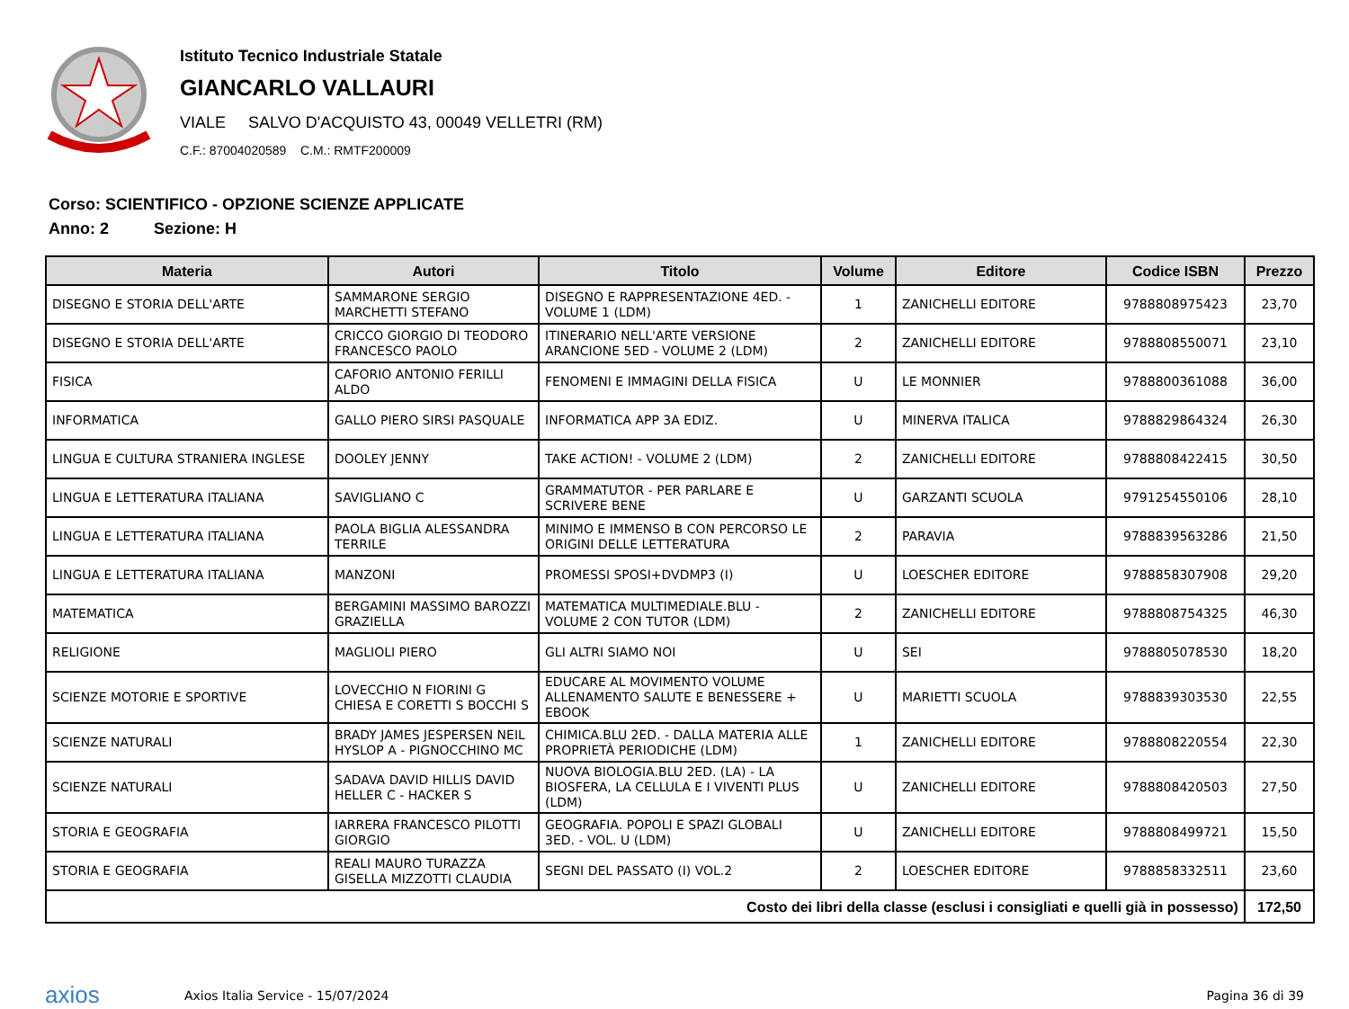Istituto Tecnico Industriale Statale
GIANCARLO VALLAURI
VIALE SALVO D'ACQUISTO 43, 00049 VELLETRI (RM)
C.F.: 87004020589 C.M.: RMTF200009
Corso: SCIENTIFICO - OPZIONE SCIENZE APPLICATE
Anno: 2 Sezione: H
| Materia | Autori | Titolo | Volume | Editore | Codice ISBN | Prezzo |
| --- | --- | --- | --- | --- | --- | --- |
| DISEGNO E STORIA DELL'ARTE | SAMMARONE SERGIO MARCHETTI STEFANO | DISEGNO E RAPPRESENTAZIONE 4ED. - VOLUME 1 (LDM) | 1 | ZANICHELLI EDITORE | 9788808975423 | 23,70 |
| DISEGNO E STORIA DELL'ARTE | CRICCO GIORGIO DI TEODORO FRANCESCO PAOLO | ITINERARIO NELL'ARTE VERSIONE ARANCIONE 5ED - VOLUME 2 (LDM) | 2 | ZANICHELLI EDITORE | 9788808550071 | 23,10 |
| FISICA | CAFORIO ANTONIO FERILLI ALDO | FENOMENI E IMMAGINI DELLA FISICA | U | LE MONNIER | 9788800361088 | 36,00 |
| INFORMATICA | GALLO PIERO SIRSI PASQUALE | INFORMATICA APP 3A EDIZ. | U | MINERVA ITALICA | 9788829864324 | 26,30 |
| LINGUA E CULTURA STRANIERA INGLESE | DOOLEY JENNY | TAKE ACTION! - VOLUME 2 (LDM) | 2 | ZANICHELLI EDITORE | 9788808422415 | 30,50 |
| LINGUA E LETTERATURA ITALIANA | SAVIGLIANO C | GRAMMATUTOR - PER PARLARE E SCRIVERE BENE | U | GARZANTI SCUOLA | 9791254550106 | 28,10 |
| LINGUA E LETTERATURA ITALIANA | PAOLA BIGLIA ALESSANDRA TERRILE | MINIMO E IMMENSO B CON PERCORSO LE ORIGINI DELLE LETTERATURA | 2 | PARAVIA | 9788839563286 | 21,50 |
| LINGUA E LETTERATURA ITALIANA | MANZONI | PROMESSI SPOSI+DVDMP3 (I) | U | LOESCHER EDITORE | 9788858307908 | 29,20 |
| MATEMATICA | BERGAMINI MASSIMO BAROZZI GRAZIELLA | MATEMATICA MULTIMEDIALE.BLU - VOLUME 2 CON TUTOR (LDM) | 2 | ZANICHELLI EDITORE | 9788808754325 | 46,30 |
| RELIGIONE | MAGLIOLI PIERO | GLI ALTRI SIAMO NOI | U | SEI | 9788805078530 | 18,20 |
| SCIENZE MOTORIE E SPORTIVE | LOVECCHIO N FIORINI G CHIESA E CORETTI S BOCCHI S | EDUCARE AL MOVIMENTO VOLUME ALLENAMENTO SALUTE E BENESSERE + EBOOK | U | MARIETTI SCUOLA | 9788839303530 | 22,55 |
| SCIENZE NATURALI | BRADY JAMES JESPERSEN NEIL HYSLOP A - PIGNOCCHINO MC | CHIMICA.BLU 2ED. - DALLA MATERIA ALLE PROPRIETÀ PERIODICHE (LDM) | 1 | ZANICHELLI EDITORE | 9788808220554 | 22,30 |
| SCIENZE NATURALI | SADAVA DAVID HILLIS DAVID HELLER C - HACKER S | NUOVA BIOLOGIA.BLU 2ED. (LA) - LA BIOSFERA, LA CELLULA E I VIVENTI PLUS (LDM) | U | ZANICHELLI EDITORE | 9788808420503 | 27,50 |
| STORIA E GEOGRAFIA | IARRERA FRANCESCO PILOTTI GIORGIO | GEOGRAFIA. POPOLI E SPAZI GLOBALI 3ED. - VOL. U (LDM) | U | ZANICHELLI EDITORE | 9788808499721 | 15,50 |
| STORIA E GEOGRAFIA | REALI MAURO TURAZZA GISELLA MIZZOTTI CLAUDIA | SEGNI DEL PASSATO (I) VOL.2 | 2 | LOESCHER EDITORE | 9788858332511 | 23,60 |
| Costo dei libri della classe (esclusi i consigliati e quelli già in possesso) | | | | | | 172,50 |
axios
Axios Italia Service - 15/07/2024
Pagina 36 di 39